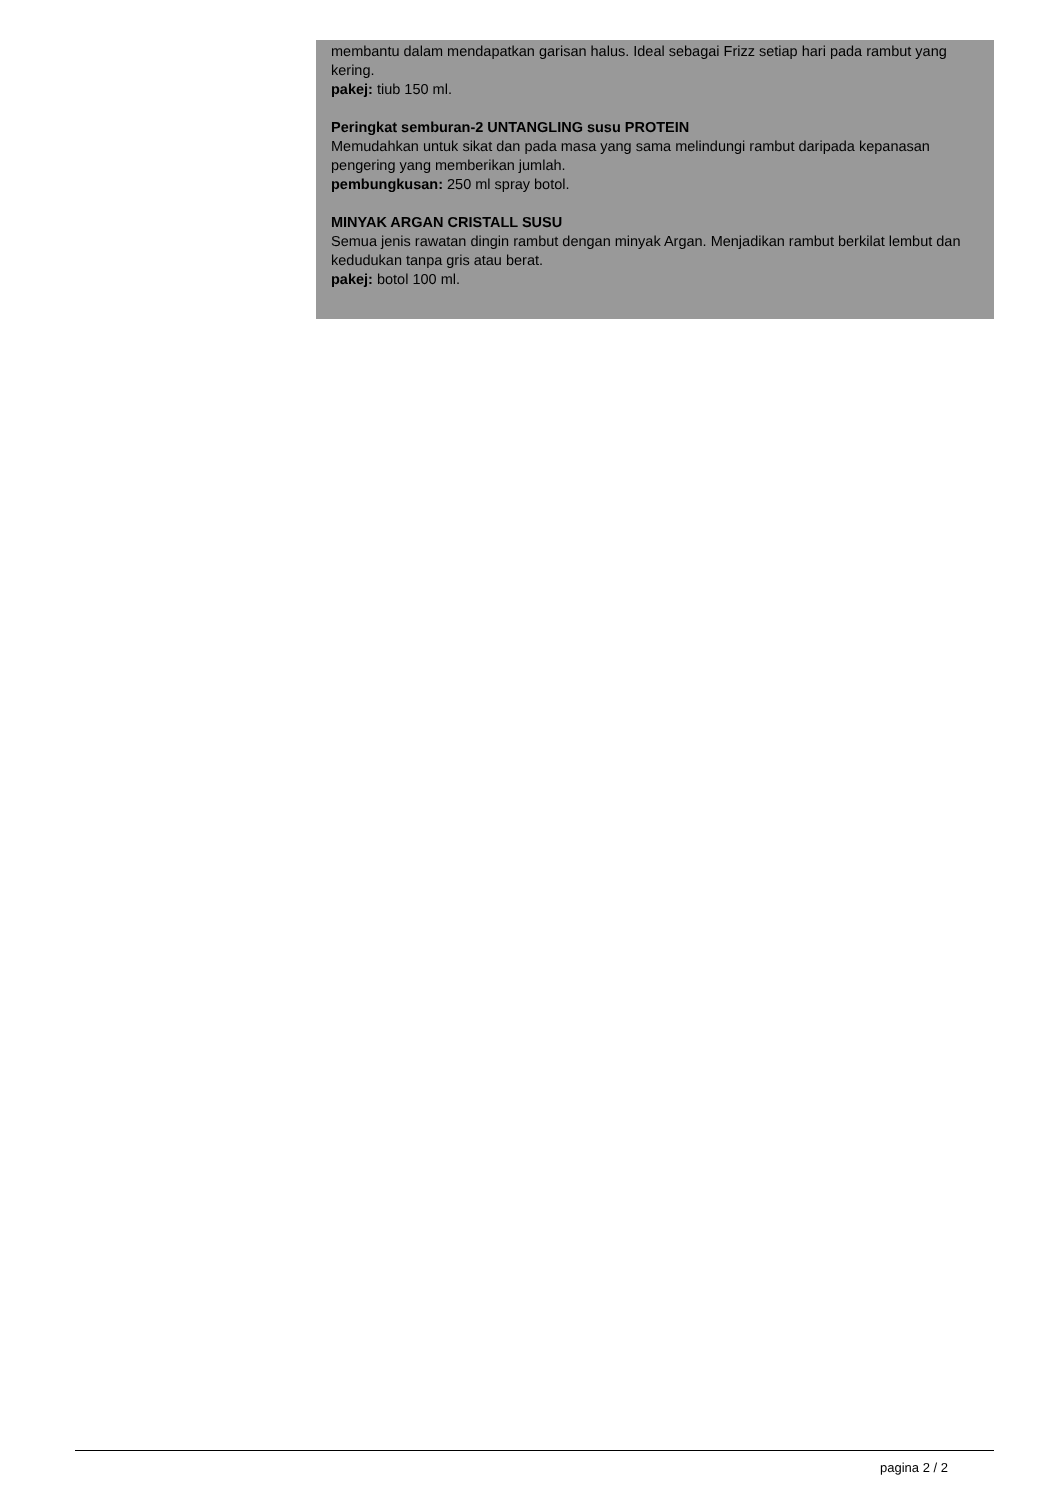membantu dalam mendapatkan garisan halus. Ideal sebagai Frizz setiap hari pada rambut yang kering.
pakej: tiub 150 ml.
Peringkat semburan-2 UNTANGLING susu PROTEIN
Memudahkan untuk sikat dan pada masa yang sama melindungi rambut daripada kepanasan pengering yang memberikan jumlah.
pembungkusan: 250 ml spray botol.
MINYAK ARGAN CRISTALL SUSU
Semua jenis rawatan dingin rambut dengan minyak Argan. Menjadikan rambut berkilat lembut dan kedudukan tanpa gris atau berat.
pakej: botol 100 ml.
pagina 2 / 2